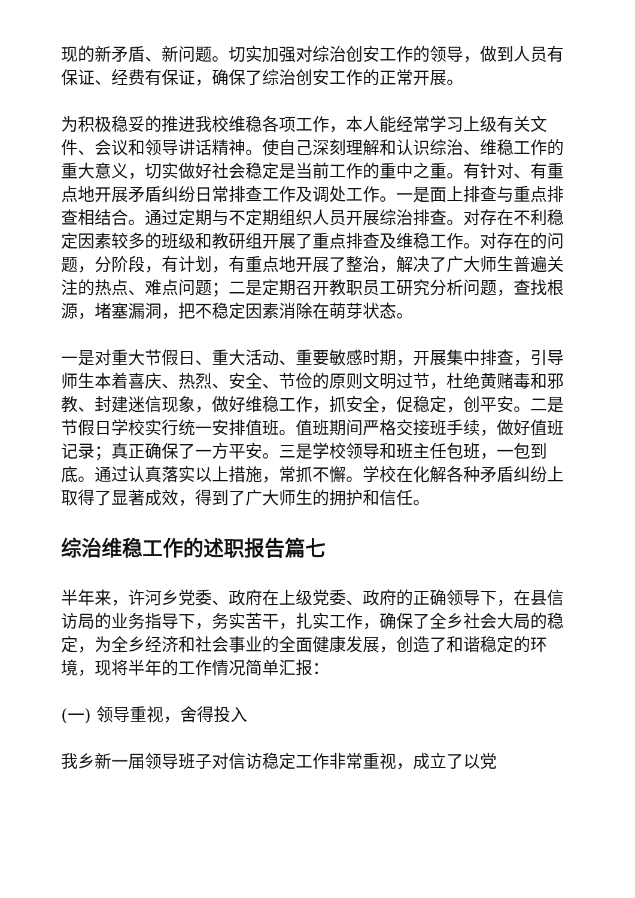现的新矛盾、新问题。切实加强对综治创安工作的领导，做到人员有保证、经费有保证，确保了综治创安工作的正常开展。
为积极稳妥的推进我校维稳各项工作，本人能经常学习上级有关文件、会议和领导讲话精神。使自己深刻理解和认识综治、维稳工作的重大意义，切实做好社会稳定是当前工作的重中之重。有针对、有重点地开展矛盾纠纷日常排查工作及调处工作。一是面上排查与重点排查相结合。通过定期与不定期组织人员开展综治排查。对存在不利稳定因素较多的班级和教研组开展了重点排查及维稳工作。对存在的问题，分阶段，有计划，有重点地开展了整治，解决了广大师生普遍关注的热点、难点问题；二是定期召开教职员工研究分析问题，查找根源，堵塞漏洞，把不稳定因素消除在萌芽状态。
一是对重大节假日、重大活动、重要敏感时期，开展集中排查，引导师生本着喜庆、热烈、安全、节俭的原则文明过节，杜绝黄赌毒和邪教、封建迷信现象，做好维稳工作，抓安全，促稳定，创平安。二是节假日学校实行统一安排值班。值班期间严格交接班手续，做好值班记录；真正确保了一方平安。三是学校领导和班主任包班，一包到底。通过认真落实以上措施，常抓不懈。学校在化解各种矛盾纠纷上取得了显著成效，得到了广大师生的拥护和信任。
综治维稳工作的述职报告篇七
半年来，许河乡党委、政府在上级党委、政府的正确领导下，在县信访局的业务指导下，务实苦干，扎实工作，确保了全乡社会大局的稳定，为全乡经济和社会事业的全面健康发展，创造了和谐稳定的环境，现将半年的工作情况简单汇报：
(一) 领导重视，舍得投入
我乡新一届领导班子对信访稳定工作非常重视，成立了以党